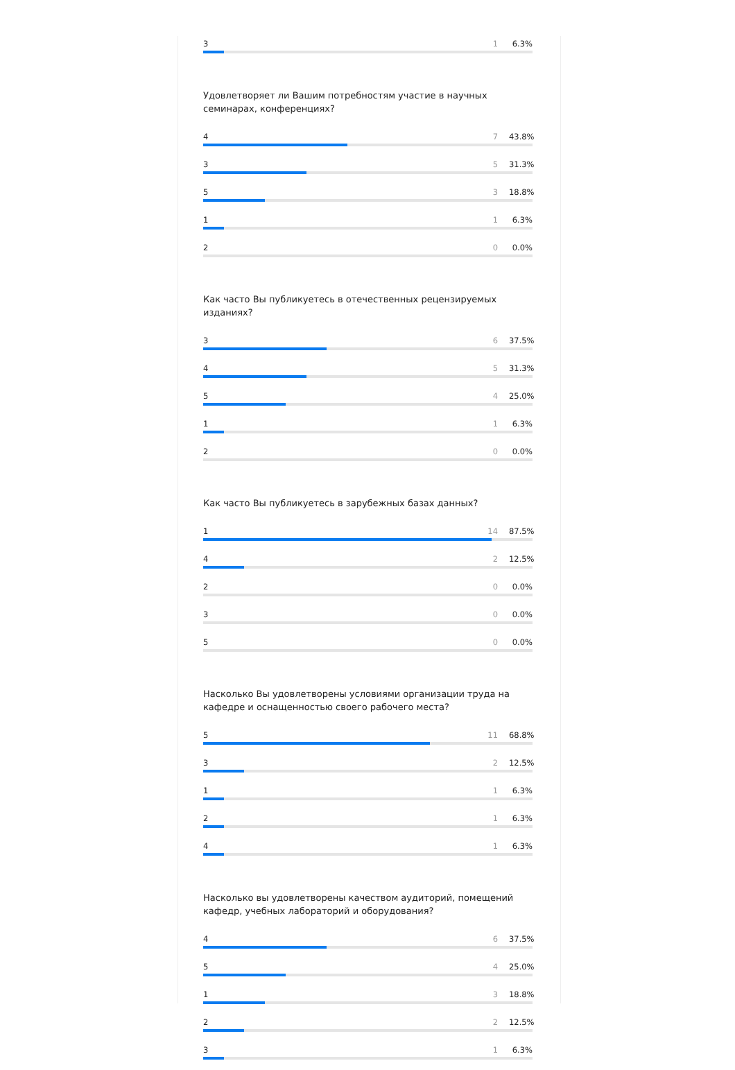3 1 6.3%
Удовлетворяет ли Вашим потребностям участие в научных семинарах, конференциях?
4 7 43.8%
3 5 31.3%
5 3 18.8%
1 1 6.3%
2 0 0.0%
Как часто Вы публикуетесь в отечественных рецензируемых изданиях?
3 6 37.5%
4 5 31.3%
5 4 25.0%
1 1 6.3%
2 0 0.0%
Как часто Вы публикуетесь в зарубежных базах данных?
1 14 87.5%
4 2 12.5%
2 0 0.0%
3 0 0.0%
5 0 0.0%
Насколько Вы удовлетворены условиями организации труда на кафедре и оснащенностью своего рабочего места?
5 11 68.8%
3 2 12.5%
1 1 6.3%
2 1 6.3%
4 1 6.3%
Насколько вы удовлетворены качеством аудиторий, помещений кафедр, учебных лабораторий и оборудования?
4 6 37.5%
5 4 25.0%
1 3 18.8%
2 2 12.5%
3 1 6.3%